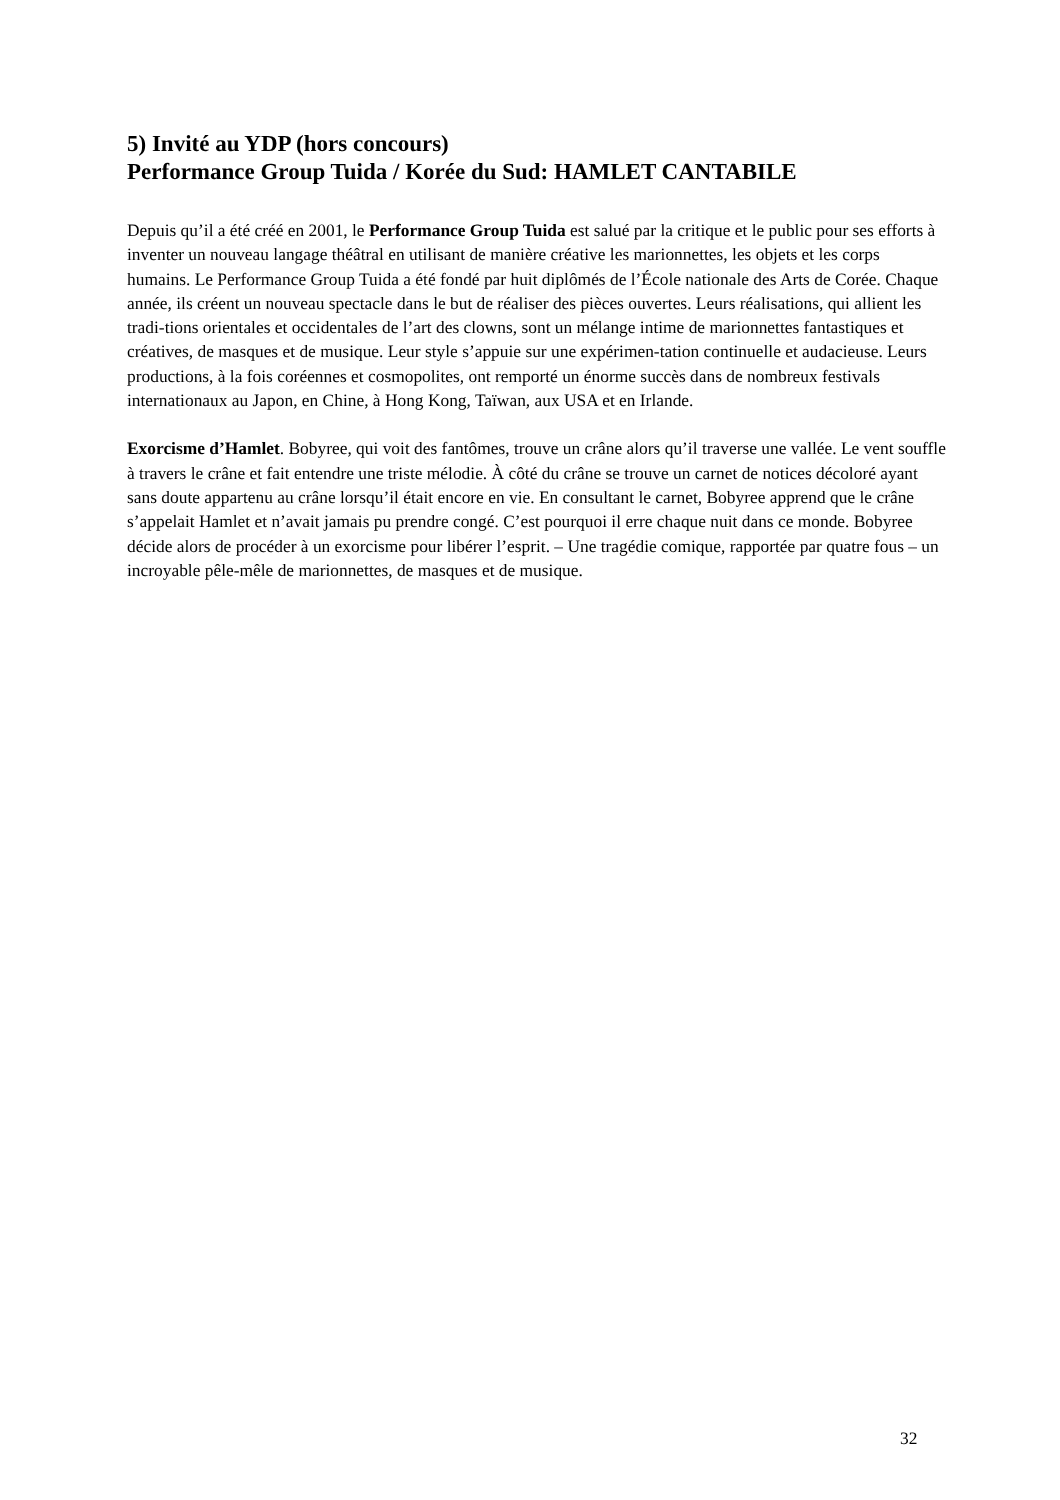5) Invité au YDP (hors concours)
Performance Group Tuida / Korée du Sud: HAMLET CANTABILE
Depuis qu’il a été créé en 2001, le Performance Group Tuida est salué par la critique et le public pour ses efforts à inventer un nouveau langage théâtral en utilisant de manière créative les marionnettes, les objets et les corps humains. Le Performance Group Tuida a été fondé par huit diplômés de l’École nationale des Arts de Corée. Chaque année, ils créent un nouveau spectacle dans le but de réaliser des pièces ouvertes. Leurs réalisations, qui allient les tradi-tions orientales et occidentales de l’art des clowns, sont un mélange intime de marionnettes fantastiques et créatives, de masques et de musique. Leur style s’appuie sur une expérimen-tation continuelle et audacieuse. Leurs productions, à la fois coréennes et cosmopolites, ont remporté un énorme succès dans de nombreux festivals internationaux au Japon, en Chine, à Hong Kong, Taïwan, aux USA et en Irlande.
Exorcisme d’Hamlet. Bobyree, qui voit des fantômes, trouve un crâne alors qu’il traverse une vallée. Le vent souffle à travers le crâne et fait entendre une triste mélodie. À côté du crâne se trouve un carnet de notices décoloré ayant sans doute appartenu au crâne lorsqu’il était encore en vie. En consultant le carnet, Bobyree apprend que le crâne s’appelait Hamlet et n’avait jamais pu prendre congé. C’est pourquoi il erre chaque nuit dans ce monde. Bobyree décide alors de procéder à un exorcisme pour libérer l’esprit. – Une tragédie comique, rapportée par quatre fous – un incroyable pêle-mêle de marionnettes, de masques et de musique.
32